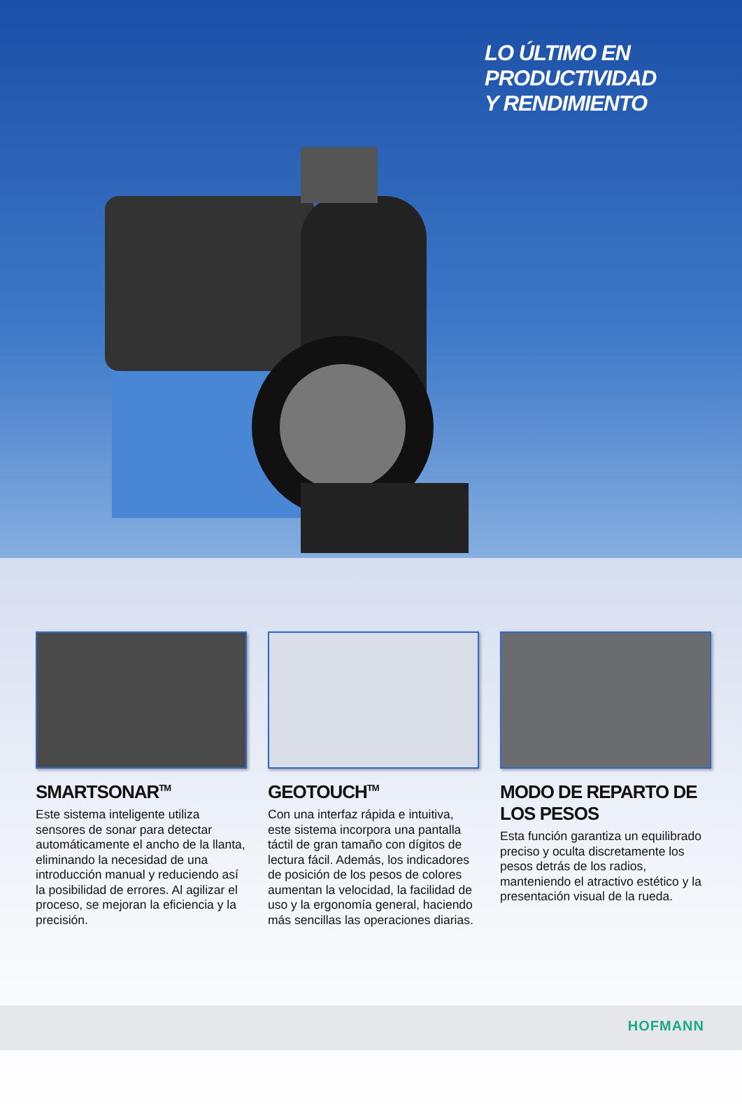LO ÚLTIMO EN PRODUCTIVIDAD
Y RENDIMIENTO
SMARTSONAR<sup>TM</sup>
Este sistema inteligente utiliza sensores de sonar para detectar automáticamente el ancho de la llanta, eliminando la necesidad de una introducción manual y reduciendo así la posibilidad de errores. Al agilizar el proceso, se mejoran la eficiencia y la precisión.
GEOTOUCH<sup>TM</sup>
Con una interfaz rápida e intuitiva, este sistema incorpora una pantalla táctil de gran tamaño con dígitos de lectura fácil. Además, los indicadores de posición de los pesos de colores aumentan la velocidad, la facilidad de uso y la ergonomía general, haciendo más sencillas las operaciones diarias.
MODO DE REPARTO DE LOS PESOS
Esta función garantiza un equilibrado preciso y oculta discretamente los pesos detrás de los radios, manteniendo el atractivo estético y la presentación visual de la rueda.
HOFMANN